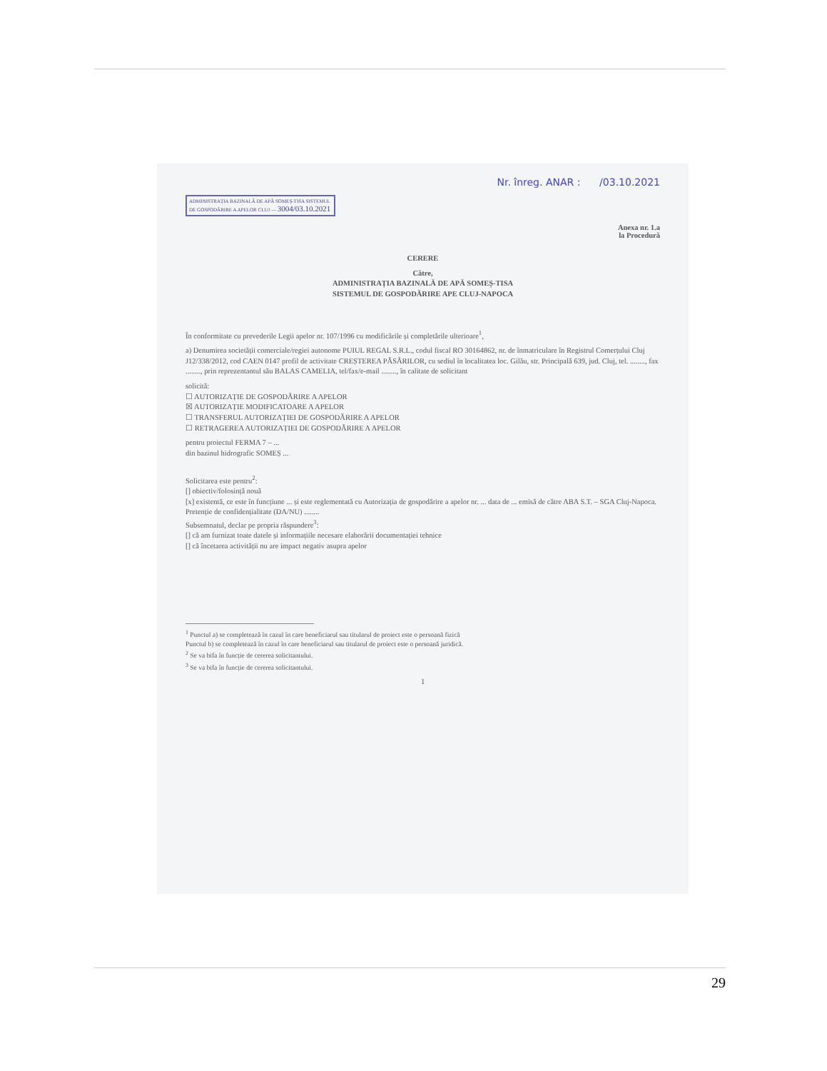Nr. înreg. ANAR : /03.10.2021
ADMINISTRAȚIA BAZINALĂ DE APĂ SOMEȘ-TISA SISTEMUL DE GOSPODĂRIRE A APELOR CLUJ — 3004/03.10.2021
Anexa nr. 1.a
la Procedură
CERERE
Către,
ADMINISTRAȚIA BAZINALĂ DE APĂ SOMEȘ-TISA
SISTEMUL DE GOSPODĂRIRE APE CLUJ-NAPOCA
În conformitate cu prevederile Legii apelor nr. 107/1996 cu modificările și completările ulterioare<sup>1</sup>,
a) Denumirea societății comerciale/regiei autonome PUIUL REGAL S.R.L., codul fiscal RO 30164862, nr. de înmatriculare în Registrul Comerțului Cluj J12/338/2012, cod CAEN 0147 profil de activitate CREȘTEREA PĂSĂRILOR, cu sediul în localitatea loc. Gilău, str. Principală 639, jud. Cluj, tel. ........, fax ........, prin reprezentantul său BALAS CAMELIA, tel/fax/e-mail ........, în calitate de solicitant
solicită:
☐ AUTORIZAȚIE DE GOSPODĂRIRE A APELOR
☒ AUTORIZAȚIE MODIFICATOARE A APELOR
☐ TRANSFERUL AUTORIZAȚIEI DE GOSPODĂRIRE A APELOR
☐ RETRAGEREA AUTORIZAȚIEI DE GOSPODĂRIRE A APELOR
pentru proiectul FERMA 7 – ...
din bazinul hidrografic SOMEȘ ...
Solicitarea este pentru<sup>2</sup>:
[] obiectiv/folosință nouă
[x] existentă, ce este în funcțiune ... și este reglementată cu Autorizația de gospodărire a apelor nr. ... data de ... emisă de către ABA S.T. – SGA Cluj-Napoca.
Pretenție de confidențialitate (DA/NU) ........
Subsemnatul, declar pe propria răspundere<sup>3</sup>:
[] că am furnizat toate datele și informațiile necesare elaborării documentației tehnice
[] că încetarea activității nu are impact negativ asupra apelor
<sup>1</sup> Punctul a) se completează în cazul în care beneficiarul sau titularul de proiect este o persoană fizică
Punctul b) se completează în cazul în care beneficiarul sau titularul de proiect este o persoană juridică.
<sup>2</sup> Se va bifa în funcție de cererea solicitantului.
<sup>3</sup> Se va bifa în funcție de cererea solicitantului.
1
29